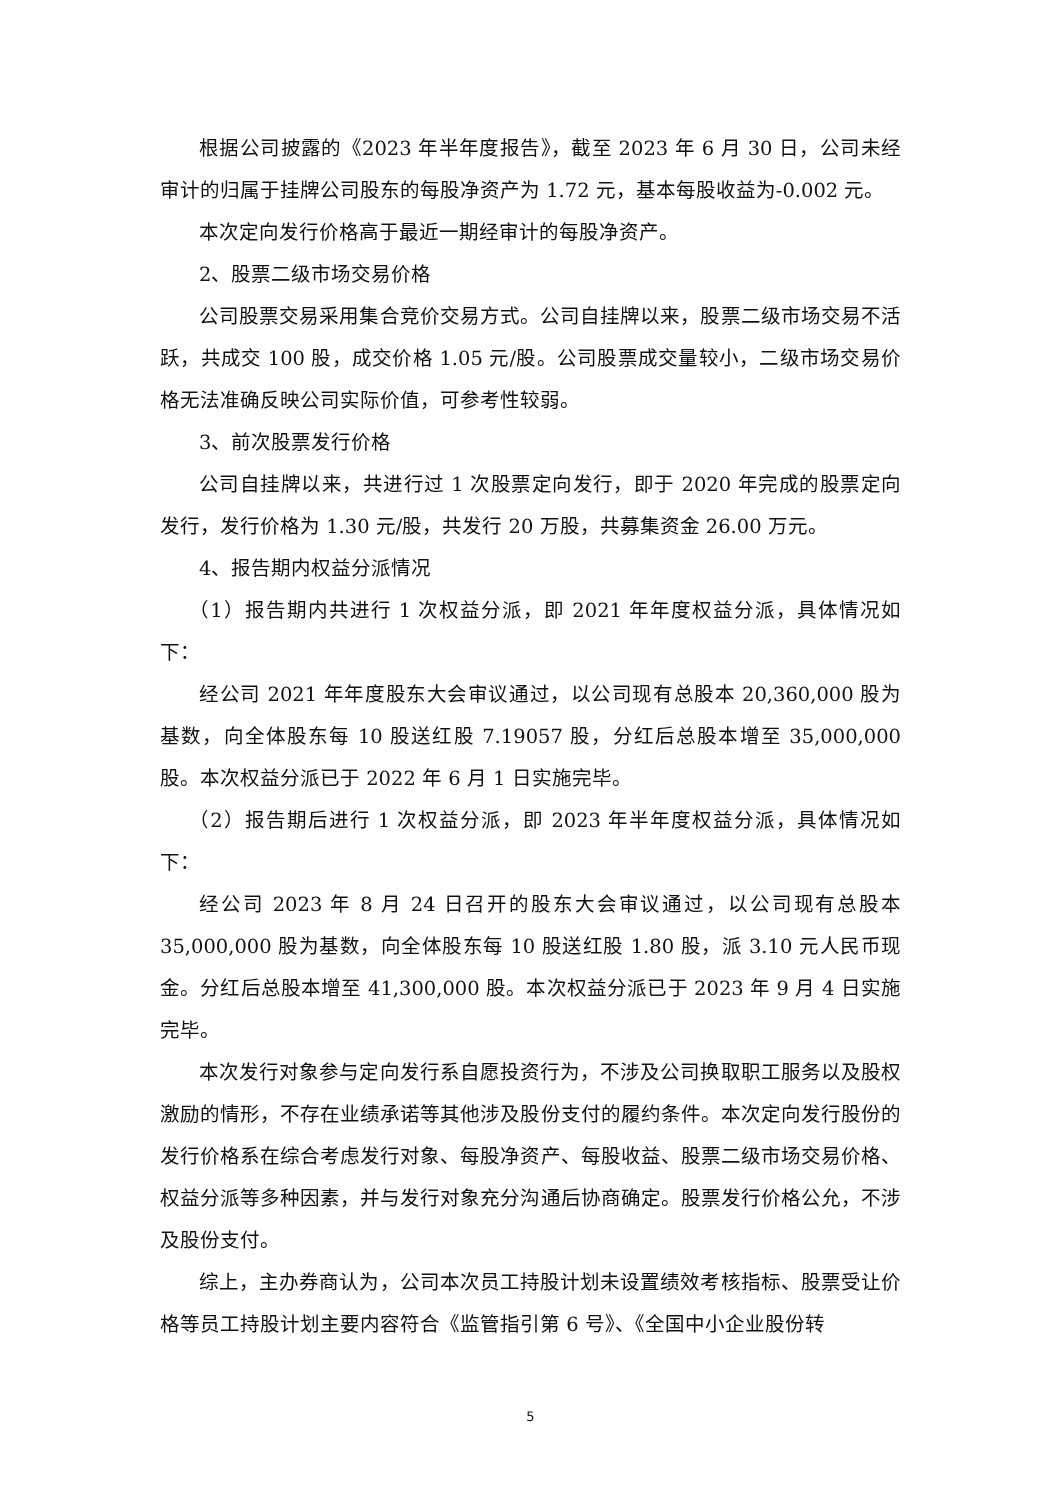根据公司披露的《2023 年半年度报告》，截至 2023 年 6 月 30 日，公司未经审计的归属于挂牌公司股东的每股净资产为 1.72 元，基本每股收益为-0.002 元。
本次定向发行价格高于最近一期经审计的每股净资产。
2、股票二级市场交易价格
公司股票交易采用集合竞价交易方式。公司自挂牌以来，股票二级市场交易不活跃，共成交 100 股，成交价格 1.05 元/股。公司股票成交量较小，二级市场交易价格无法准确反映公司实际价值，可参考性较弱。
3、前次股票发行价格
公司自挂牌以来，共进行过 1 次股票定向发行，即于 2020 年完成的股票定向发行，发行价格为 1.30 元/股，共发行 20 万股，共募集资金 26.00 万元。
4、报告期内权益分派情况
（1）报告期内共进行 1 次权益分派，即 2021 年年度权益分派，具体情况如下：
经公司 2021 年年度股东大会审议通过，以公司现有总股本 20,360,000 股为基数，向全体股东每 10 股送红股 7.19057 股，分红后总股本增至 35,000,000 股。本次权益分派已于 2022 年 6 月 1 日实施完毕。
（2）报告期后进行 1 次权益分派，即 2023 年半年度权益分派，具体情况如下：
经公司 2023 年 8 月 24 日召开的股东大会审议通过，以公司现有总股本 35,000,000 股为基数，向全体股东每 10 股送红股 1.80 股，派 3.10 元人民币现金。分红后总股本增至 41,300,000 股。本次权益分派已于 2023 年 9 月 4 日实施完毕。
本次发行对象参与定向发行系自愿投资行为，不涉及公司换取职工服务以及股权激励的情形，不存在业绩承诺等其他涉及股份支付的履约条件。本次定向发行股份的发行价格系在综合考虑发行对象、每股净资产、每股收益、股票二级市场交易价格、权益分派等多种因素，并与发行对象充分沟通后协商确定。股票发行价格公允，不涉及股份支付。
综上，主办券商认为，公司本次员工持股计划未设置绩效考核指标、股票受让价格等员工持股计划主要内容符合《监管指引第 6 号》、《全国中小企业股份转
5